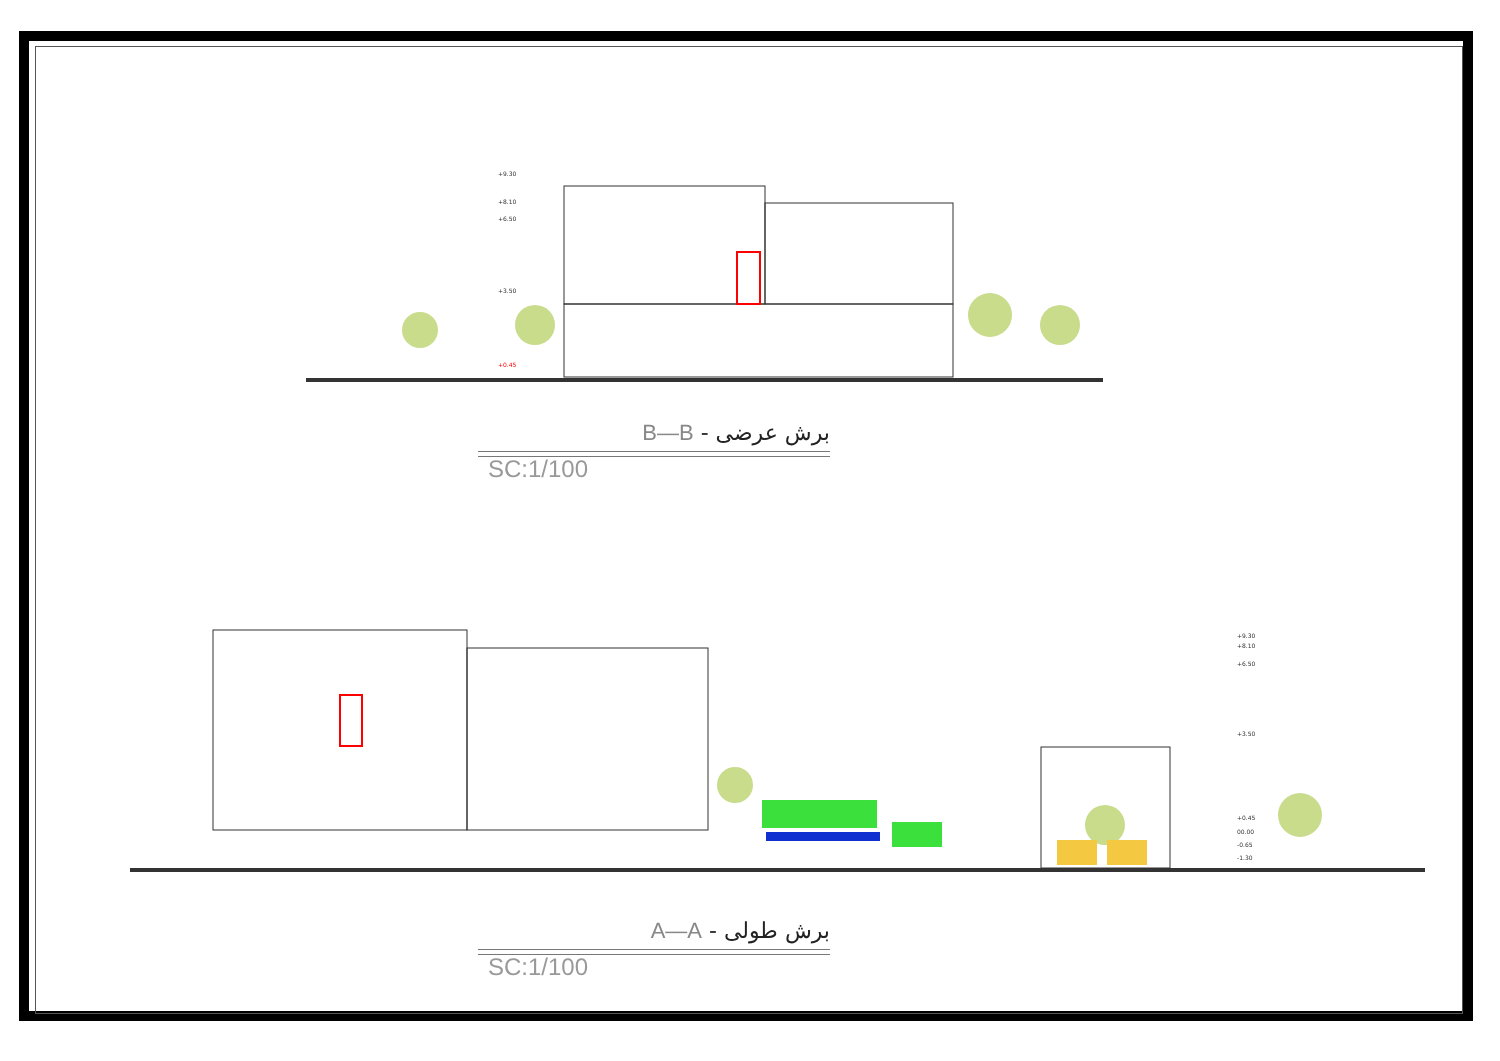+9.30
+8.10
+6.50
+3.50
+0.45
+9.30
+8.10
+6.50
+3.50
+0.45
00.00
-0.65
-1.30
B—B - برش عرضی
SC:1/100
A—A - برش طولی
SC:1/100